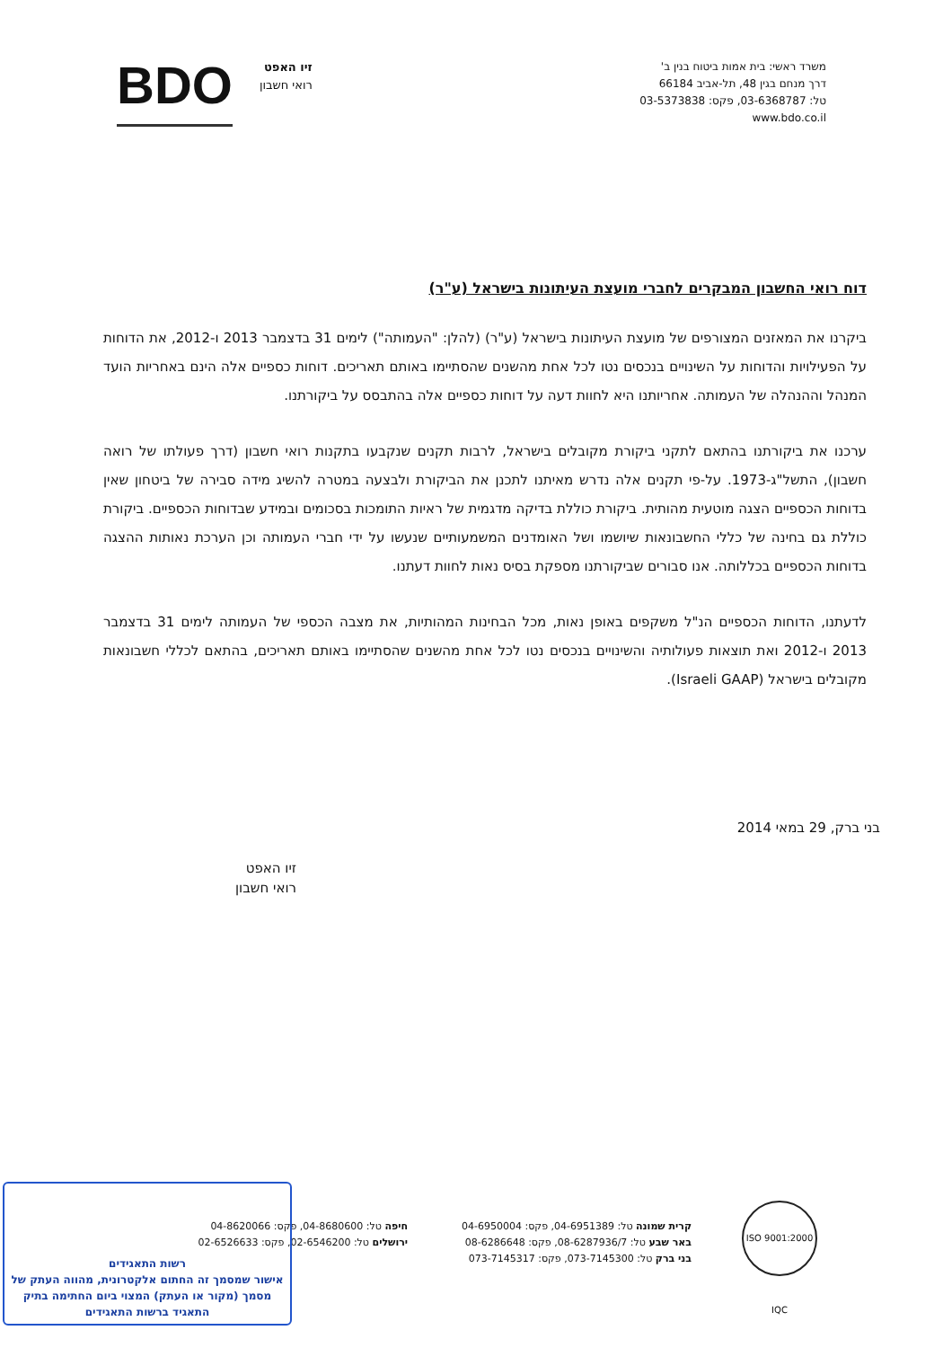משרד ראשי: בית אמות ביטוח בנין ב'
דרך מנחם בגין 48, תל-אביב 66184
טל: 03-6368787, פקס: 03-5373838
www.bdo.co.il
זיו האפט
רואי חשבון
BDO
דוח רואי החשבון המבקרים לחברי מועצת העיתונות בישראל (ע"ר)
ביקרנו את המאזנים המצורפים של מועצת העיתונות בישראל (ע"ר) (להלן: "העמותה") לימים 31 בדצמבר 2013 ו-2012, את הדוחות על הפעילויות והדוחות על השינויים בנכסים נטו לכל אחת מהשנים שהסתיימו באותם תאריכים. דוחות כספיים אלה הינם באחריות הועד המנהל וההנהלה של העמותה. אחריותנו היא לחוות דעה על דוחות כספיים אלה בהתבסס על ביקורתנו.
ערכנו את ביקורתנו בהתאם לתקני ביקורת מקובלים בישראל, לרבות תקנים שנקבעו בתקנות רואי חשבון (דרך פעולתו של רואה חשבון), התשל"ג-1973. על-פי תקנים אלה נדרש מאיתנו לתכנן את הביקורת ולבצעה במטרה להשיג מידה סבירה של ביטחון שאין בדוחות הכספיים הצגה מוטעית מהותית. ביקורת כוללת בדיקה מדגמית של ראיות התומכות בסכומים ובמידע שבדוחות הכספיים. ביקורת כוללת גם בחינה של כללי החשבונאות שיושמו ושל האומדנים המשמעותיים שנעשו על ידי חברי העמותה וכן הערכת נאותות ההצגה בדוחות הכספיים בכללותה. אנו סבורים שביקורתנו מספקת בסיס נאות לחוות דעתנו.
לדעתנו, הדוחות הכספיים הנ"ל משקפים באופן נאות, מכל הבחינות המהותיות, את מצבה הכספי של העמותה לימים 31 בדצמבר 2013 ו-2012 ואת תוצאות פעולותיה והשינויים בנכסים נטו לכל אחת מהשנים שהסתיימו באותם תאריכים, בהתאם לכללי חשבונאות מקובלים בישראל (Israeli GAAP).
בני ברק, 29 במאי 2014
זיו האפט
רואי חשבון
קרית שמונה טל: 04-6951389, פקס: 04-6950004
באר שבע טל: 08-6287936/7, פקס: 08-6286648
בני ברק טל: 073-7145300, פקס: 073-7145317
חיפה טל: 04-8680600, פקס: 04-8620066
ירושלים טל: 02-6546200, פקס: 02-6526633
ISO 9001:2000 IQC
רשות התאגידים
אישור שמסמך זה החתום אלקטרונית, מהווה העתק של מסמך (מקור או העתק) המצוי ביום החתימה בתיק התאגיד ברשות התאגידים